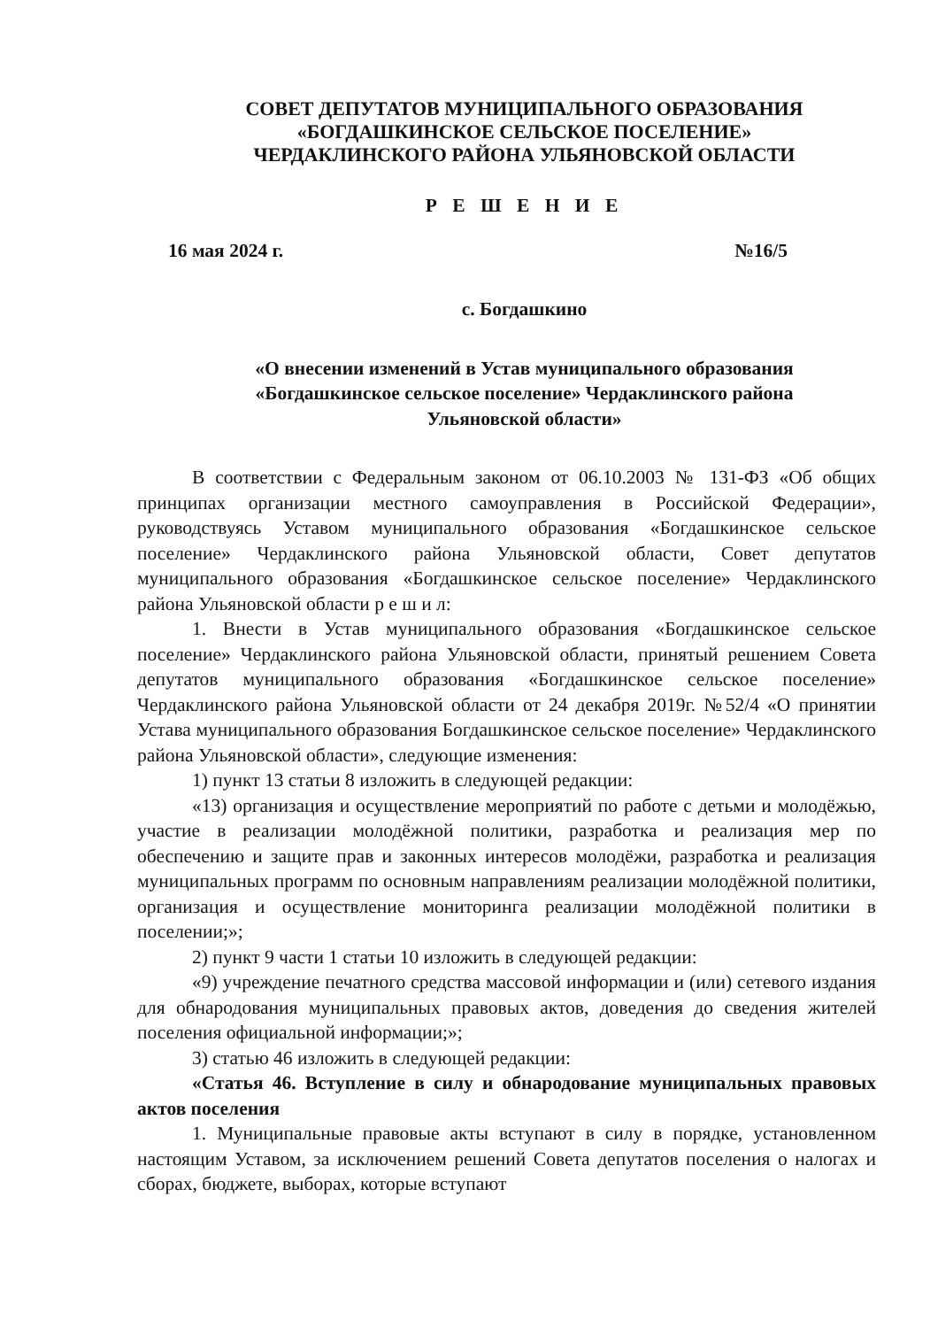СОВЕТ ДЕПУТАТОВ МУНИЦИПАЛЬНОГО ОБРАЗОВАНИЯ
«БОГДАШКИНСКОЕ СЕЛЬСКОЕ ПОСЕЛЕНИЕ»
ЧЕРДАКЛИНСКОГО РАЙОНА УЛЬЯНОВСКОЙ ОБЛАСТИ
Р Е Ш Е Н И Е
16 мая 2024 г. №16/5
с. Богдашкино
«О внесении изменений в Устав муниципального образования
«Богдашкинское сельское поселение» Чердаклинского района
Ульяновской области»
В соответствии с Федеральным законом от 06.10.2003 № 131-ФЗ «Об общих принципах организации местного самоуправления в Российской Федерации», руководствуясь Уставом муниципального образования «Богдашкинское сельское поселение» Чердаклинского района Ульяновской области, Совет депутатов муниципального образования «Богдашкинское сельское поселение» Чердаклинского района Ульяновской области р е ш и л:
1. Внести в Устав муниципального образования «Богдашкинское сельское поселение» Чердаклинского района Ульяновской области, принятый решением Совета депутатов муниципального образования «Богдашкинское сельское поселение» Чердаклинского района Ульяновской области от 24 декабря 2019г. №52/4 «О принятии Устава муниципального образования Богдашкинское сельское поселение» Чердаклинского района Ульяновской области», следующие изменения:
1) пункт 13 статьи 8 изложить в следующей редакции:
«13) организация и осуществление мероприятий по работе с детьми и молодёжью, участие в реализации молодёжной политики, разработка и реализация мер по обеспечению и защите прав и законных интересов молодёжи, разработка и реализация муниципальных программ по основным направлениям реализации молодёжной политики, организация и осуществление мониторинга реализации молодёжной политики в поселении;»;
2) пункт 9 части 1 статьи 10 изложить в следующей редакции:
«9) учреждение печатного средства массовой информации и (или) сетевого издания для обнародования муниципальных правовых актов, доведения до сведения жителей поселения официальной информации;»;
3) статью 46 изложить в следующей редакции:
«Статья 46. Вступление в силу и обнародование муниципальных правовых актов поселения
1. Муниципальные правовые акты вступают в силу в порядке, установленном настоящим Уставом, за исключением решений Совета депутатов поселения о налогах и сборах, бюджете, выборах, которые вступают